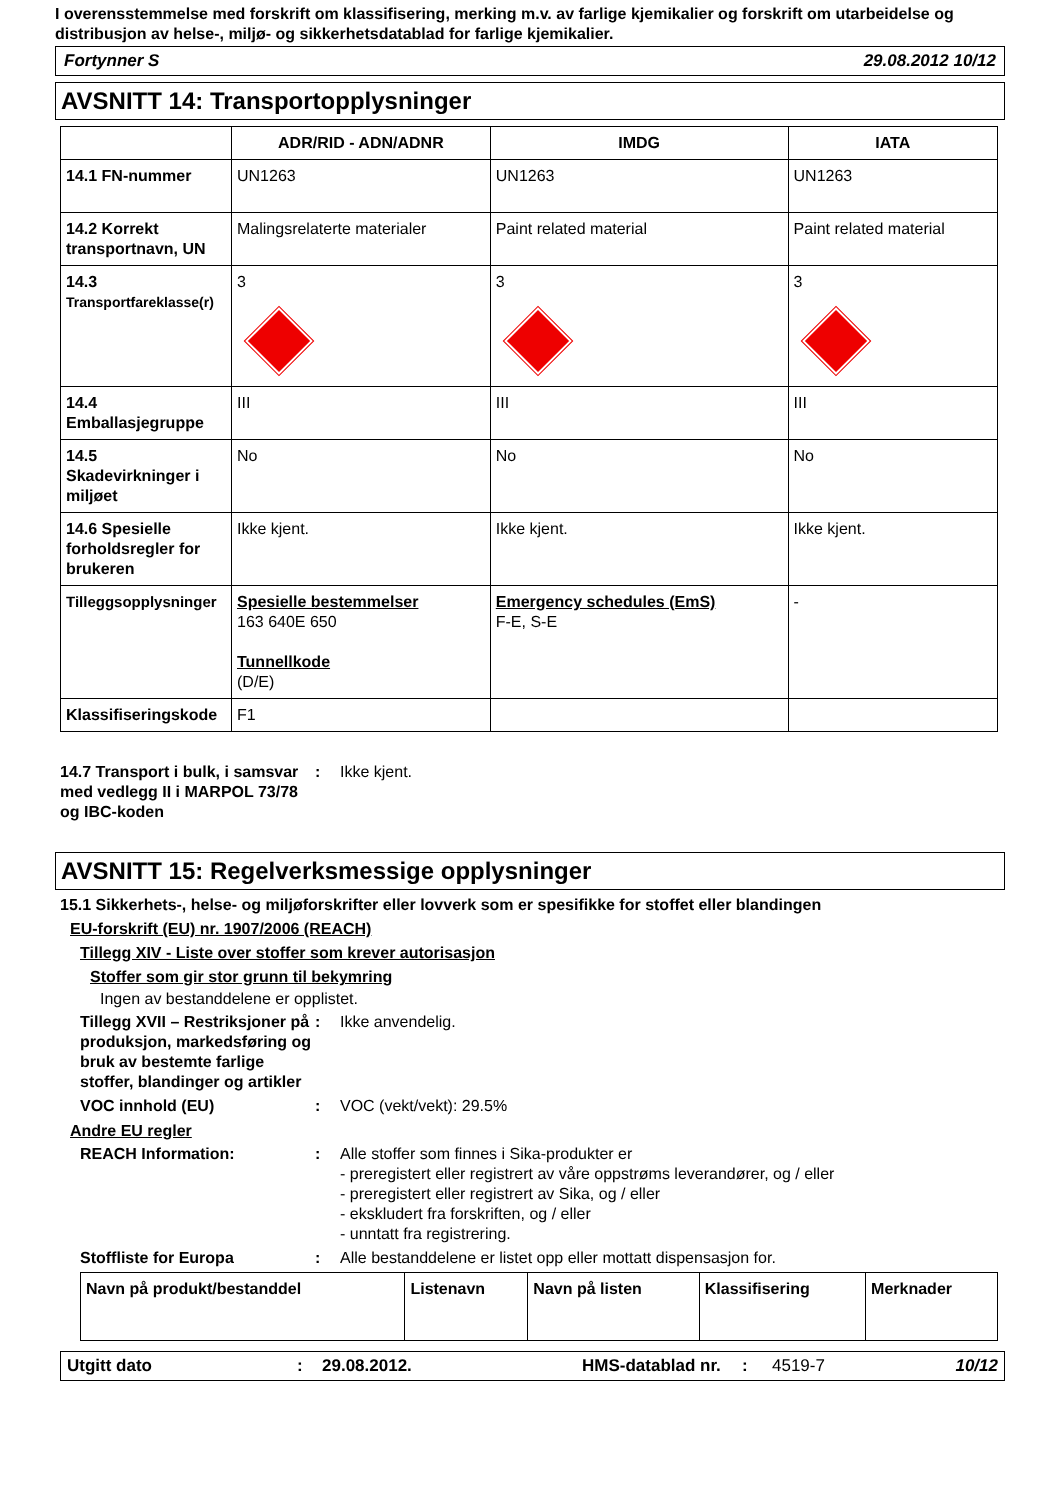I overensstemmelse med forskrift om klassifisering, merking m.v. av farlige kjemikalier og forskrift om utarbeidelse og distribusjon av helse-, miljø- og sikkerhetsdatablad for farlige kjemikalier.
Fortynner S 29.08.2012 10/12
AVSNITT 14: Transportopplysninger
| | ADR/RID - ADN/ADNR | IMDG | IATA |
| --- | --- | --- | --- |
| 14.1 FN-nummer | UN1263 | UN1263 | UN1263 |
| 14.2 Korrekt transportnavn, UN | Malingsrelaterte materialer | Paint related material | Paint related material |
| 14.3 Transportfareklasse(r) | 3 | 3 | 3 |
| 14.4 Emballasjegruppe | III | III | III |
| 14.5 Skadevirkninger i miljøet | No | No | No |
| 14.6 Spesielle forholdsregler for brukeren | Ikke kjent. | Ikke kjent. | Ikke kjent. |
| Tilleggsopplysninger | Spesielle bestemmelser 163 640E 650 Tunnellkode (D/E) | Emergency schedules (EmS) F-E, S-E | - |
| Klassifiseringskode | F1 | | |
14.7 Transport i bulk, i samsvar med vedlegg II i MARPOL 73/78 og IBC-koden
: Ikke kjent.
AVSNITT 15: Regelverksmessige opplysninger
15.1 Sikkerhets-, helse- og miljøforskrifter eller lovverk som er spesifikke for stoffet eller blandingen
EU-forskrift (EU) nr. 1907/2006 (REACH)
Tillegg XIV - Liste over stoffer som krever autorisasjon
Stoffer som gir stor grunn til bekymring
Ingen av bestanddelene er opplistet.
Tillegg XVII – Restriksjoner på produksjon, markedsføring og bruk av bestemte farlige stoffer, blandinger og artikler
: Ikke anvendelig.
VOC innhold (EU) : VOC (vekt/vekt): 29.5%
Andre EU regler
REACH Information: : Alle stoffer som finnes i Sika-produkter er
- preregistert eller registrert av våre oppstrøms leverandører, og / eller
- preregistert eller registrert av Sika, og / eller
- ekskludert fra forskriften, og / eller
- unntatt fra registrering.
Stoffliste for Europa : Alle bestanddelene er listet opp eller mottatt dispensasjon for.
| Navn på produkt/bestanddel | Listenavn | Navn på listen | Klassifisering | Merknader |
| --- | --- | --- | --- | --- |
Utgitt dato: 29.08.2012. HMS-datablad nr.: 4519-7 10/12